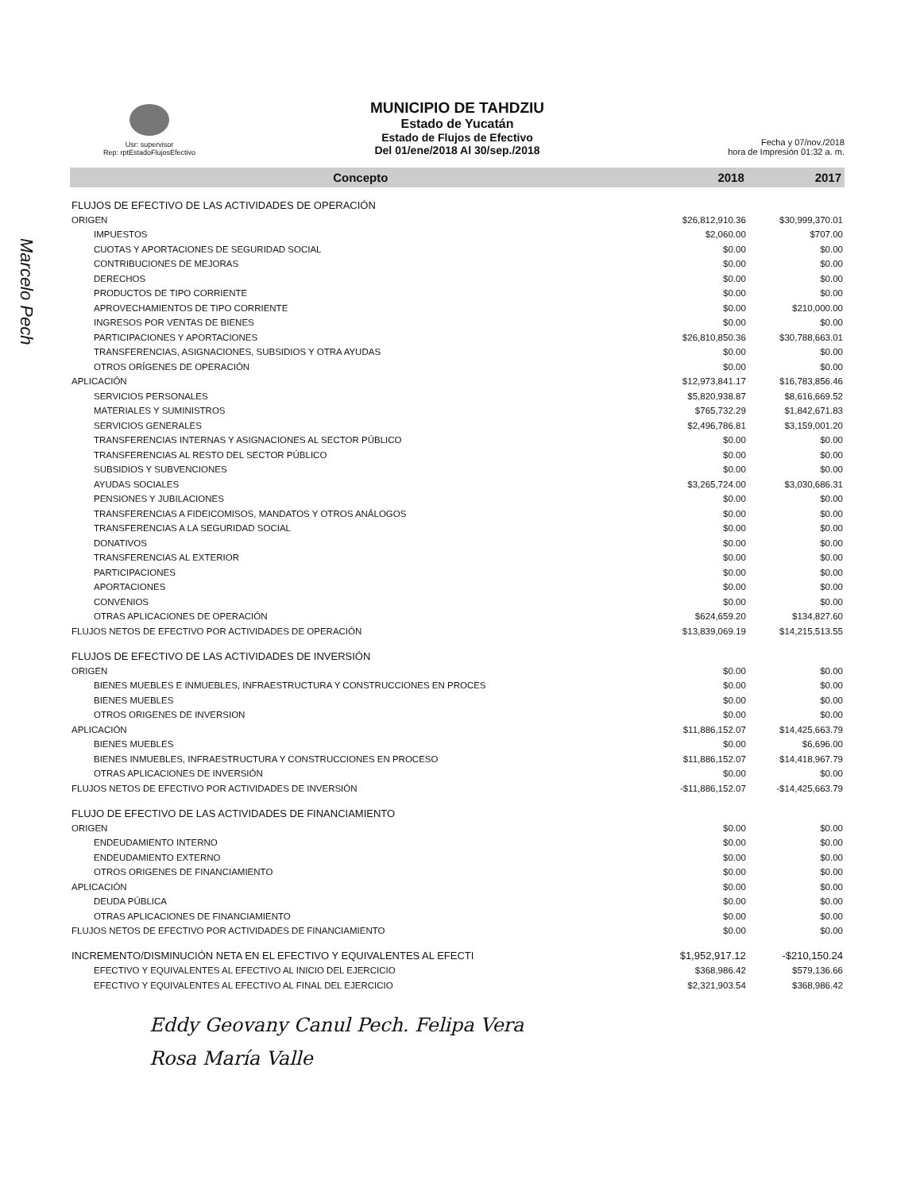Usr: supervisor
Rep: rptEstadoFlujosEfectivo
MUNICIPIO DE TAHDZIU
Estado de Yucatán
Estado de Flujos de Efectivo
Del 01/ene/2018 Al 30/sep./2018
Fecha y 07/nov./2018
hora de Impresión 01:32 a. m.
| Concepto | 2018 | 2017 |
| --- | --- | --- |
| FLUJOS DE EFECTIVO DE LAS ACTIVIDADES DE OPERACIÓN | | |
| ORIGEN | $26,812,910.36 | $30,999,370.01 |
| IMPUESTOS | $2,060.00 | $707.00 |
| CUOTAS Y APORTACIONES DE SEGURIDAD SOCIAL | $0.00 | $0.00 |
| CONTRIBUCIONES DE MEJORAS | $0.00 | $0.00 |
| DERECHOS | $0.00 | $0.00 |
| PRODUCTOS DE TIPO CORRIENTE | $0.00 | $0.00 |
| APROVECHAMIENTOS DE TIPO CORRIENTE | $0.00 | $210,000.00 |
| INGRESOS POR VENTAS DE BIENES | $0.00 | $0.00 |
| PARTICIPACIONES Y APORTACIONES | $26,810,850.36 | $30,788,663.01 |
| TRANSFERENCIAS, ASIGNACIONES, SUBSIDIOS Y OTRA AYUDAS | $0.00 | $0.00 |
| OTROS ORÍGENES DE OPERACIÓN | $0.00 | $0.00 |
| APLICACIÓN | $12,973,841.17 | $16,783,856.46 |
| SERVICIOS PERSONALES | $5,820,938.87 | $8,616,669.52 |
| MATERIALES Y SUMINISTROS | $765,732.29 | $1,842,671.83 |
| SERVICIOS GENERALES | $2,496,786.81 | $3,159,001.20 |
| TRANSFERENCIAS INTERNAS Y ASIGNACIONES AL SECTOR PÚBLICO | $0.00 | $0.00 |
| TRANSFERENCIAS AL RESTO DEL SECTOR PÚBLICO | $0.00 | $0.00 |
| SUBSIDIOS Y SUBVENCIONES | $0.00 | $0.00 |
| AYUDAS SOCIALES | $3,265,724.00 | $3,030,686.31 |
| PENSIONES Y JUBILACIONES | $0.00 | $0.00 |
| TRANSFERENCIAS A FIDEICOMISOS, MANDATOS Y OTROS ANÁLOGOS | $0.00 | $0.00 |
| TRANSFERENCIAS A LA SEGURIDAD SOCIAL | $0.00 | $0.00 |
| DONATIVOS | $0.00 | $0.00 |
| TRANSFERENCIAS AL EXTERIOR | $0.00 | $0.00 |
| PARTICIPACIONES | $0.00 | $0.00 |
| APORTACIONES | $0.00 | $0.00 |
| CONVENIOS | $0.00 | $0.00 |
| OTRAS APLICACIONES DE OPERACIÓN | $624,659.20 | $134,827.60 |
| FLUJOS NETOS DE EFECTIVO POR ACTIVIDADES DE OPERACIÓN | $13,839,069.19 | $14,215,513.55 |
| FLUJOS DE EFECTIVO DE LAS ACTIVIDADES DE INVERSIÓN | | |
| ORIGEN | $0.00 | $0.00 |
| BIENES MUEBLES E INMUEBLES, INFRAESTRUCTURA Y CONSTRUCCIONES EN PROCES | $0.00 | $0.00 |
| BIENES MUEBLES | $0.00 | $0.00 |
| OTROS ORIGENES DE INVERSION | $0.00 | $0.00 |
| APLICACIÓN | $11,886,152.07 | $14,425,663.79 |
| BIENES MUEBLES | $0.00 | $6,696.00 |
| BIENES INMUEBLES, INFRAESTRUCTURA Y CONSTRUCCIONES EN PROCESO | $11,886,152.07 | $14,418,967.79 |
| OTRAS APLICACIONES DE INVERSIÓN | $0.00 | $0.00 |
| FLUJOS NETOS DE EFECTIVO POR ACTIVIDADES DE INVERSIÓN | -$11,886,152.07 | -$14,425,663.79 |
| FLUJO DE EFECTIVO DE LAS ACTIVIDADES DE FINANCIAMIENTO | | |
| ORIGEN | $0.00 | $0.00 |
| ENDEUDAMIENTO INTERNO | $0.00 | $0.00 |
| ENDEUDAMIENTO EXTERNO | $0.00 | $0.00 |
| OTROS ORIGENES DE FINANCIAMIENTO | $0.00 | $0.00 |
| APLICACIÓN | $0.00 | $0.00 |
| DEUDA PÚBLICA | $0.00 | $0.00 |
| OTRAS APLICACIONES DE FINANCIAMIENTO | $0.00 | $0.00 |
| FLUJOS NETOS DE EFECTIVO POR ACTIVIDADES DE FINANCIAMIENTO | $0.00 | $0.00 |
| INCREMENTO/DISMINUCIÓN NETA EN EL EFECTIVO Y EQUIVALENTES AL EFECTI | $1,952,917.12 | -$210,150.24 |
| EFECTIVO Y EQUIVALENTES AL EFECTIVO AL INICIO DEL EJERCICIO | $368,986.42 | $579,136.66 |
| EFECTIVO Y EQUIVALENTES AL EFECTIVO AL FINAL DEL EJERCICIO | $2,321,903.54 | $368,986.42 |
Eddy Geovany Canul Pech. Felipa Vera
Rosa María Valle
Marcelo Pech